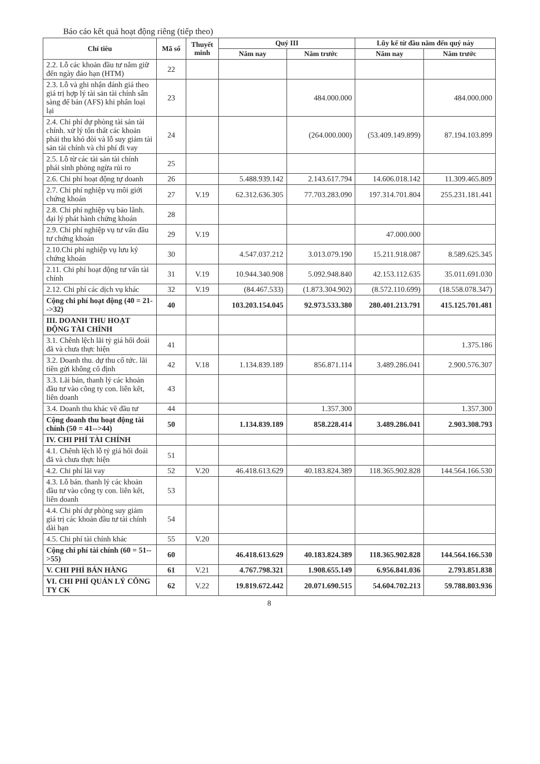Báo cáo kết quả hoạt động riêng (tiếp theo)
| Chỉ tiêu | Mã số | Thuyết minh | Quý III | | Lũy kế từ đầu năm đến quý này | |
| --- | --- | --- | --- | --- | --- | --- |
| | | | Năm nay | Năm trước | Năm nay | Năm trước |
| 2.2. Lỗ các khoản đầu tư nắm giữ đến ngày đáo hạn (HTM) | 22 | | | | | |
| 2.3. Lỗ và ghi nhận đánh giá theo giá trị hợp lý tài sản tài chính sẵn sàng để bán (AFS) khi phân loại lại | 23 | | | 484.000.000 | | 484.000.000 |
| 2.4. Chi phí dự phòng tài sản tài chính. xử lý tổn thất các khoản phải thu khó đòi và lỗ suy giảm tài sản tài chính và chi phí đi vay | 24 | | | (264.000.000) | (53.409.149.899) | 87.194.103.899 |
| 2.5. Lỗ từ các tài sản tài chính phái sinh phòng ngừa rủi ro | 25 | | | | | |
| 2.6. Chi phí hoạt động tự doanh | 26 | | 5.488.939.142 | 2.143.617.794 | 14.606.018.142 | 11.309.465.809 |
| 2.7. Chi phí nghiệp vụ môi giới chứng khoán | 27 | V.19 | 62.312.636.305 | 77.703.283.090 | 197.314.701.804 | 255.231.181.441 |
| 2.8. Chi phí nghiệp vụ bảo lãnh. đại lý phát hành chứng khoán | 28 | | | | | |
| 2.9. Chi phí nghiệp vụ tư vấn đầu tư chứng khoán | 29 | V.19 | | | 47.000.000 | |
| 2.10.Chi phí nghiệp vụ lưu ký chứng khoán | 30 | | 4.547.037.212 | 3.013.079.190 | 15.211.918.087 | 8.589.625.345 |
| 2.11. Chi phí hoạt động tư vấn tài chính | 31 | V.19 | 10.944.340.908 | 5.092.948.840 | 42.153.112.635 | 35.011.691.030 |
| 2.12. Chi phí các dịch vụ khác | 32 | V.19 | (84.467.533) | (1.873.304.902) | (8.572.110.699) | (18.558.078.347) |
| Cộng chi phí hoạt động (40 = 21-->32) | 40 | | 103.203.154.045 | 92.973.533.380 | 280.401.213.791 | 415.125.701.481 |
| III. DOANH THU HOẠT ĐỘNG TÀI CHÍNH | | | | | | |
| 3.1. Chênh lệch lãi tỷ giá hối đoái đã và chưa thực hiện | 41 | | | | | 1.375.186 |
| 3.2. Doanh thu. dự thu cổ tức. lãi tiền gửi không cố định | 42 | V.18 | 1.134.839.189 | 856.871.114 | 3.489.286.041 | 2.900.576.307 |
| 3.3. Lãi bán, thanh lý các khoản đầu tư vào công ty con. liên kết, liên doanh | 43 | | | | | |
| 3.4. Doanh thu khác về đầu tư | 44 | | | 1.357.300 | | 1.357.300 |
| Cộng doanh thu hoạt động tài chính (50 = 41-->44) | 50 | | 1.134.839.189 | 858.228.414 | 3.489.286.041 | 2.903.308.793 |
| IV. CHI PHÍ TÀI CHÍNH | | | | | | |
| 4.1. Chênh lệch lỗ tỷ giá hối đoái đã và chưa thực hiện | 51 | | | | | |
| 4.2. Chi phí lãi vay | 52 | V.20 | 46.418.613.629 | 40.183.824.389 | 118.365.902.828 | 144.564.166.530 |
| 4.3. Lỗ bán. thanh lý các khoản đầu tư vào công ty con. liên kết, liên doanh | 53 | | | | | |
| 4.4. Chi phí dự phòng suy giảm giá trị các khoản đầu tư tài chính dài hạn | 54 | | | | | |
| 4.5. Chi phí tài chính khác | 55 | V.20 | | | | |
| Cộng chi phí tài chính (60 = 51-->55) | 60 | | 46.418.613.629 | 40.183.824.389 | 118.365.902.828 | 144.564.166.530 |
| V. CHI PHÍ BÁN HÀNG | 61 | V.21 | 4.767.798.321 | 1.908.655.149 | 6.956.841.036 | 2.793.851.838 |
| VI. CHI PHÍ QUẢN LÝ CÔNG TY CK | 62 | V.22 | 19.819.672.442 | 20.071.690.515 | 54.604.702.213 | 59.788.803.936 |
8